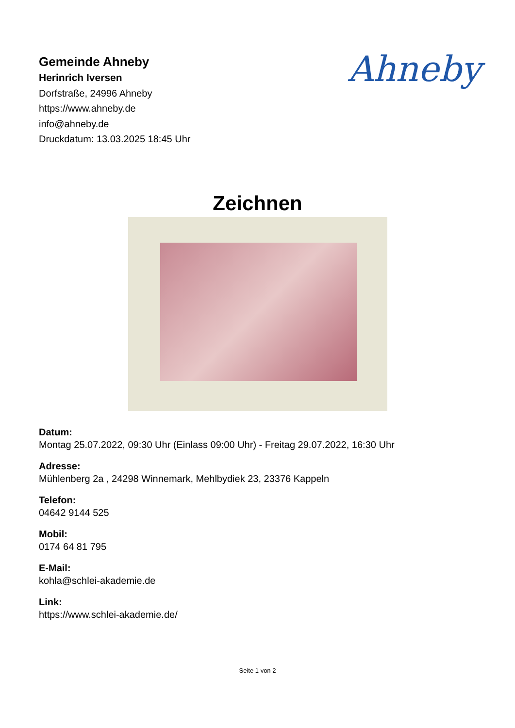Gemeinde Ahneby
Herinrich Iversen
Dorfstraße, 24996 Ahneby
https://www.ahneby.de
info@ahneby.de
Druckdatum: 13.03.2025 18:45 Uhr
Ahneby
Zeichnen
Datum:
Montag 25.07.2022, 09:30 Uhr (Einlass 09:00 Uhr) - Freitag 29.07.2022, 16:30 Uhr
Adresse:
Mühlenberg 2a , 24298 Winnemark, Mehlbydiek 23, 23376 Kappeln
Telefon:
04642 9144 525
Mobil:
0174 64 81 795
E-Mail:
kohla@schlei-akademie.de
Link:
https://www.schlei-akademie.de/
Seite 1 von 2